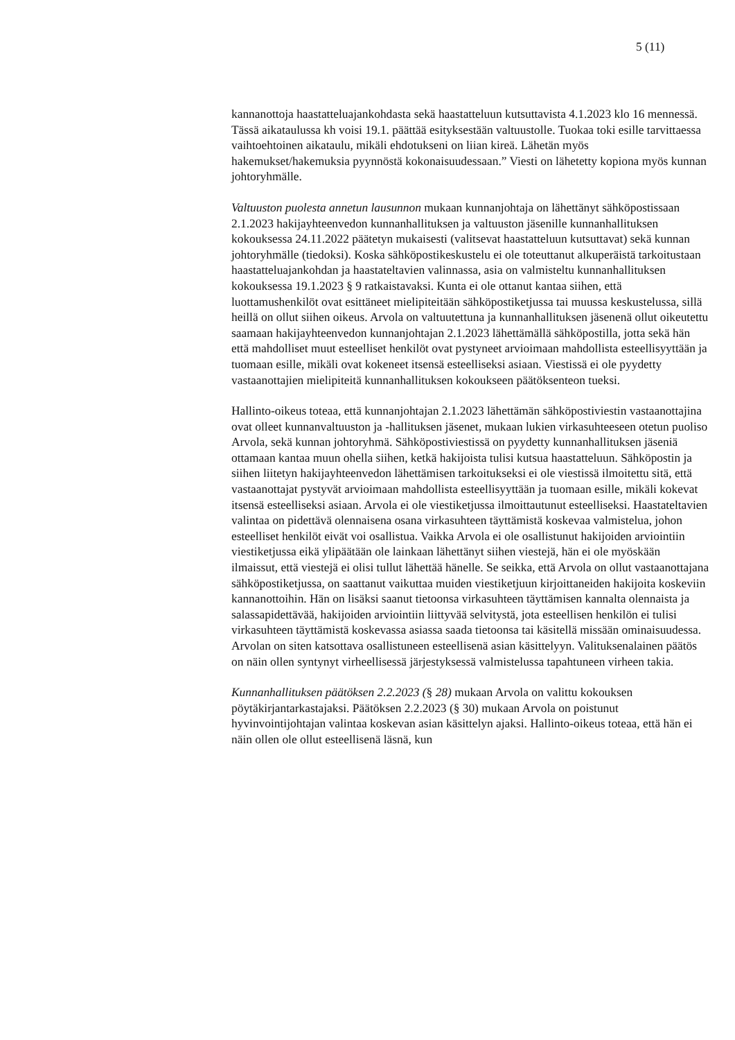5 (11)
kannanottoja haastatteluajankohdasta sekä haastatteluun kutsuttavista 4.1.2023 klo 16 mennessä. Tässä aikataulussa kh voisi 19.1. päättää esityksestään valtuustolle. Tuokaa toki esille tarvittaessa vaihtoehtoinen aikataulu, mikäli ehdotukseni on liian kireä. Lähetän myös hakemukset/hakemuksia pyynnöstä kokonaisuudessaan.” Viesti on lähetetty kopiona myös kunnan johtoryhmälle.
Valtuuston puolesta annetun lausunnon mukaan kunnanjohtaja on lähettänyt sähköpostissaan 2.1.2023 hakijayhteenvedon kunnanhallituksen ja valtuuston jäsenille kunnanhallituksen kokouksessa 24.11.2022 päätetyn mukaisesti (valitsevat haastatteluun kutsuttavat) sekä kunnan johtoryhmälle (tiedoksi). Koska sähköpostikeskustelu ei ole toteuttanut alkuperäistä tarkoitustaan haastatteluajankohdan ja haastateltavien valinnassa, asia on valmisteltu kunnanhallituksen kokouksessa 19.1.2023 § 9 ratkaistavaksi. Kunta ei ole ottanut kantaa siihen, että luottamushenkilöt ovat esittäneet mielipiteitään sähköpostiketjussa tai muussa keskustelussa, sillä heillä on ollut siihen oikeus. Arvola on valtuutettuna ja kunnanhallituksen jäsenenä ollut oikeutettu saamaan hakijayhteenvedon kunnanjohtajan 2.1.2023 lähettämällä sähköpostilla, jotta sekä hän että mahdolliset muut esteelliset henkilöt ovat pystyneet arvioimaan mahdollista esteellisyyttään ja tuomaan esille, mikäli ovat kokeneet itsensä esteelliseksi asiaan. Viestissä ei ole pyydetty vastaanottajien mielipiteitä kunnanhallituksen kokoukseen päätöksenteon tueksi.
Hallinto-oikeus toteaa, että kunnanjohtajan 2.1.2023 lähettämän sähköpostiviestin vastaanottajina ovat olleet kunnanvaltuuston ja -hallituksen jäsenet, mukaan lukien virkasuhteeseen otetun puoliso Arvola, sekä kunnan johtoryhmä. Sähköpostiviestissä on pyydetty kunnanhallituksen jäseniä ottamaan kantaa muun ohella siihen, ketkä hakijoista tulisi kutsua haastatteluun. Sähköpostin ja siihen liitetyn hakijayhteenvedon lähettämisen tarkoitukseksi ei ole viestissä ilmoitettu sitä, että vastaanottajat pystyvät arvioimaan mahdollista esteellisyyttään ja tuomaan esille, mikäli kokevat itsensä esteelliseksi asiaan. Arvola ei ole viestiketjussa ilmoittautunut esteelliseksi. Haastateltavien valintaa on pidettävä olennaisena osana virkasuhteen täyttämistä koskevaa valmistelua, johon esteelliset henkilöt eivät voi osallistua. Vaikka Arvola ei ole osallistunut hakijoiden arviointiin viestiketjussa eikä ylipäätään ole lainkaan lähettänyt siihen viestejä, hän ei ole myöskään ilmaissut, että viestejä ei olisi tullut lähettää hänelle. Se seikka, että Arvola on ollut vastaanottajana sähköpostiketjussa, on saattanut vaikuttaa muiden viestiketjuun kirjoittaneiden hakijoita koskeviin kannanottoihin. Hän on lisäksi saanut tietoonsa virkasuhteen täyttämisen kannalta olennaista ja salassapidettävää, hakijoiden arviointiin liittyvää selvitystä, jota esteellisen henkilön ei tulisi virkasuhteen täyttämistä koskevassa asiassa saada tietoonsa tai käsitellä missään ominaisuudessa. Arvolan on siten katsottava osallistuneen esteellisenä asian käsittelyyn. Valituksenalainen päätös on näin ollen syntynyt virheellisessä järjestyksessä valmistelussa tapahtuneen virheen takia.
Kunnanhallituksen päätöksen 2.2.2023 (§ 28) mukaan Arvola on valittu kokouksen pöytäkirjantarkastajaksi. Päätöksen 2.2.2023 (§ 30) mukaan Arvola on poistunut hyvinvointijohtajan valintaa koskevan asian käsittelyn ajaksi. Hallinto-oikeus toteaa, että hän ei näin ollen ole ollut esteellisenä läsnä, kun